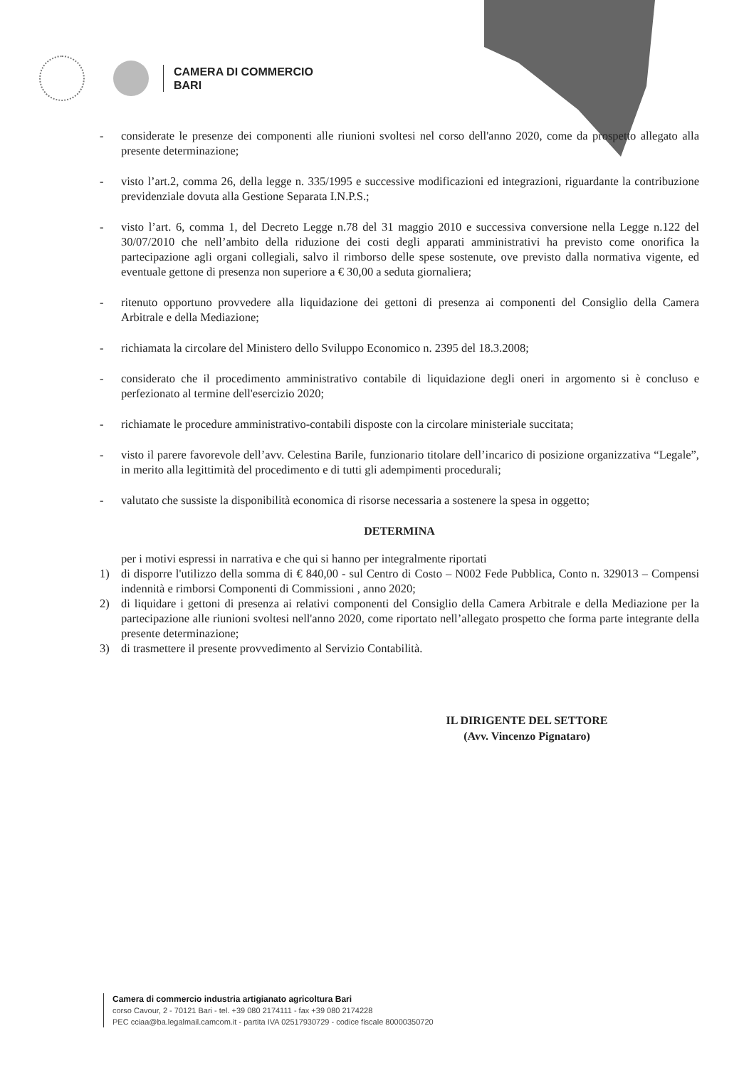CAMERA DI COMMERCIO
BARI
- considerate le presenze dei componenti alle riunioni svoltesi nel corso dell'anno 2020, come da prospetto allegato alla presente determinazione;
- visto l’art.2, comma 26, della legge n. 335/1995 e successive modificazioni ed integrazioni, riguardante la contribuzione previdenziale dovuta alla Gestione Separata I.N.P.S.;
- visto l’art. 6, comma 1, del Decreto Legge n.78 del 31 maggio 2010 e successiva conversione nella Legge n.122 del 30/07/2010 che nell’ambito della riduzione dei costi degli apparati amministrativi ha previsto come onorifica la partecipazione agli organi collegiali, salvo il rimborso delle spese sostenute, ove previsto dalla normativa vigente, ed eventuale gettone di presenza non superiore a € 30,00 a seduta giornaliera;
- ritenuto opportuno provvedere alla liquidazione dei gettoni di presenza ai componenti del Consiglio della Camera Arbitrale e della Mediazione;
- richiamata la circolare del Ministero dello Sviluppo Economico n. 2395 del 18.3.2008;
- considerato che il procedimento amministrativo contabile di liquidazione degli oneri in argomento si è concluso e perfezionato al termine dell'esercizio 2020;
- richiamate le procedure amministrativo-contabili disposte con la circolare ministeriale succitata;
- visto il parere favorevole dell’avv. Celestina Barile, funzionario titolare dell’incarico di posizione organizzativa “Legale”, in merito alla legittimità del procedimento e di tutti gli adempimenti procedurali;
- valutato che sussiste la disponibilità economica di risorse necessaria a sostenere la spesa in oggetto;
DETERMINA
per i motivi espressi in narrativa e che qui si hanno per integralmente riportati
1) di disporre l'utilizzo della somma di € 840,00 - sul Centro di Costo – N002 Fede Pubblica, Conto n. 329013 – Compensi indennità e rimborsi Componenti di Commissioni , anno 2020;
2) di liquidare i gettoni di presenza ai relativi componenti del Consiglio della Camera Arbitrale e della Mediazione per la partecipazione alle riunioni svoltesi nell'anno 2020, come riportato nell’allegato prospetto che forma parte integrante della presente determinazione;
3) di trasmettere il presente provvedimento al Servizio Contabilità.
IL DIRIGENTE DEL SETTORE
(Avv. Vincenzo Pignataro)
Camera di commercio industria artigianato agricoltura Bari
corso Cavour, 2 - 70121 Bari - tel. +39 080 2174111 - fax +39 080 2174228
PEC cciaa@ba.legalmail.camcom.it - partita IVA 02517930729 - codice fiscale 80000350720